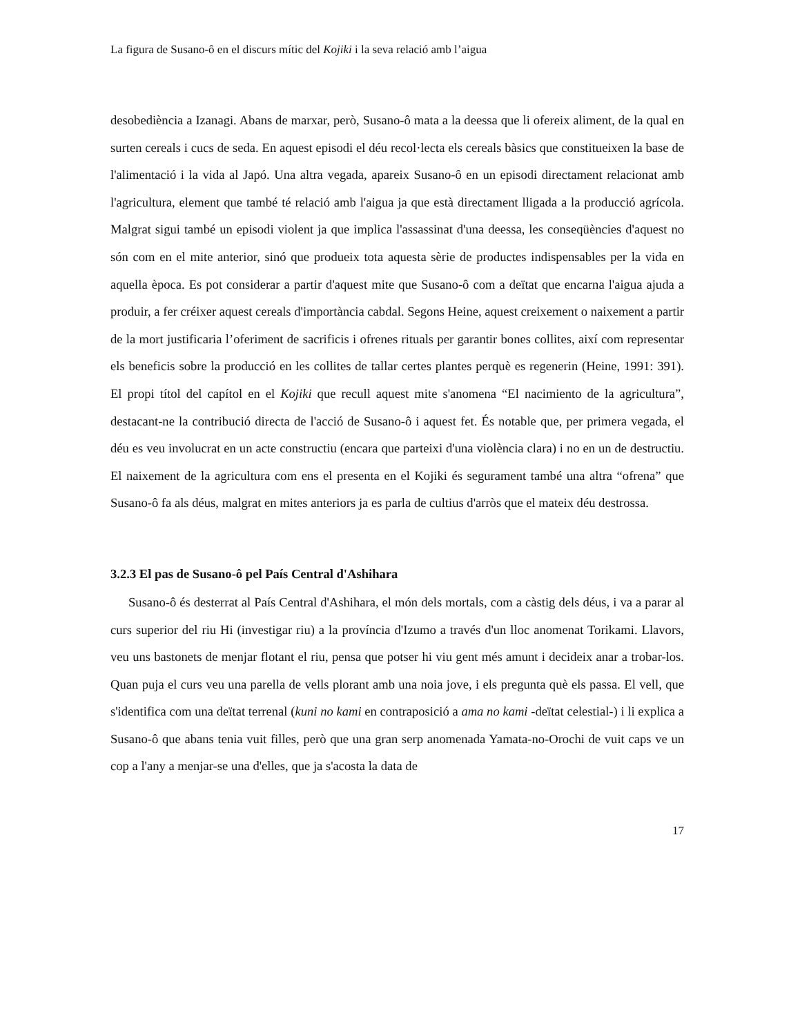La figura de Susano-ô en el discurs mític del Kojiki i la seva relació amb l’aigua
desobediència a Izanagi. Abans de marxar, però, Susano-ô mata a la deessa que li ofereix aliment, de la qual en surten cereals i cucs de seda. En aquest episodi el déu recol·lecta els cereals bàsics que constitueixen la base de l'alimentació i la vida al Japó. Una altra vegada, apareix Susano-ô en un episodi directament relacionat amb l'agricultura, element que també té relació amb l'aigua ja que està directament lligada a la producció agrícola. Malgrat sigui també un episodi violent ja que implica l'assassinat d'una deessa, les conseqüències d'aquest no són com en el mite anterior, sinó que produeix tota aquesta sèrie de productes indispensables per la vida en aquella època. Es pot considerar a partir d'aquest mite que Susano-ô com a deïtat que encarna l'aigua ajuda a produir, a fer créixer aquest cereals d'importància cabdal. Segons Heine, aquest creixement o naixement a partir de la mort justificaria l’oferiment de sacrificis i ofrenes rituals per garantir bones collites, així com representar els beneficis sobre la producció en les collites de tallar certes plantes perquè es regenerin (Heine, 1991: 391). El propi títol del capítol en el Kojiki que recull aquest mite s'anomena “El nacimiento de la agricultura”, destacant-ne la contribució directa de l'acció de Susano-ô i aquest fet. És notable que, per primera vegada, el déu es veu involucrat en un acte constructiu (encara que parteixi d'una violència clara) i no en un de destructiu. El naixement de la agricultura com ens el presenta en el Kojiki és segurament també una altra “ofrena” que Susano-ô fa als déus, malgrat en mites anteriors ja es parla de cultius d'arròs que el mateix déu destrossa.
3.2.3 El pas de Susano-ô pel País Central d'Ashihara
Susano-ô és desterrat al País Central d'Ashihara, el món dels mortals, com a càstig dels déus, i va a parar al curs superior del riu Hi (investigar riu) a la província d'Izumo a través d'un lloc anomenat Torikami. Llavors, veu uns bastonets de menjar flotant el riu, pensa que potser hi viu gent més amunt i decideix anar a trobar-los. Quan puja el curs veu una parella de vells plorant amb una noia jove, i els pregunta què els passa. El vell, que s'identifica com una deïtat terrenal (kuni no kami en contraposició a ama no kami -deïtat celestial-) i li explica a Susano-ô que abans tenia vuit filles, però que una gran serp anomenada Yamata-no-Orochi de vuit caps ve un cop a l'any a menjar-se una d'elles, que ja s'acosta la data de
17